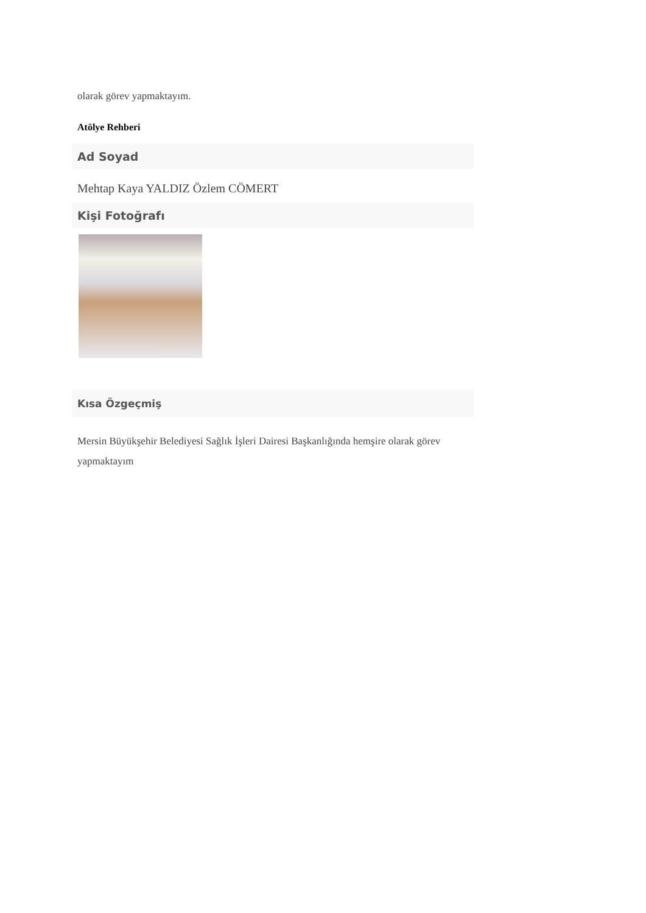olarak görev yapmaktayım.
Atölye Rehberi
Ad Soyad
Mehtap Kaya YALDIZ Özlem CÖMERT
Kişi Fotoğrafı
Kısa Özgeçmiş
Mersin Büyükşehir Belediyesi Sağlık İşleri Dairesi Başkanlığında hemşire olarak görev yapmaktayım